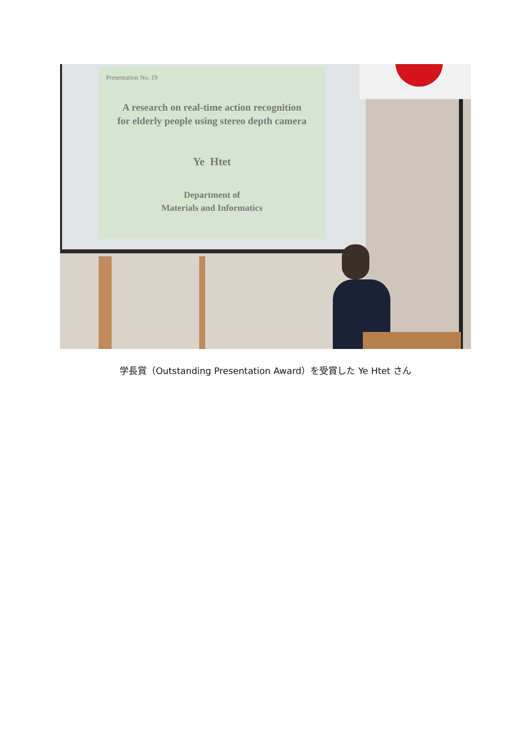Presentation No. 19
A research on real-time action recognition
for elderly people using stereo depth camera
Ye Htet
Department of
Materials and Informatics
学長賞（Outstanding Presentation Award）を受賞した Ye Htet さん